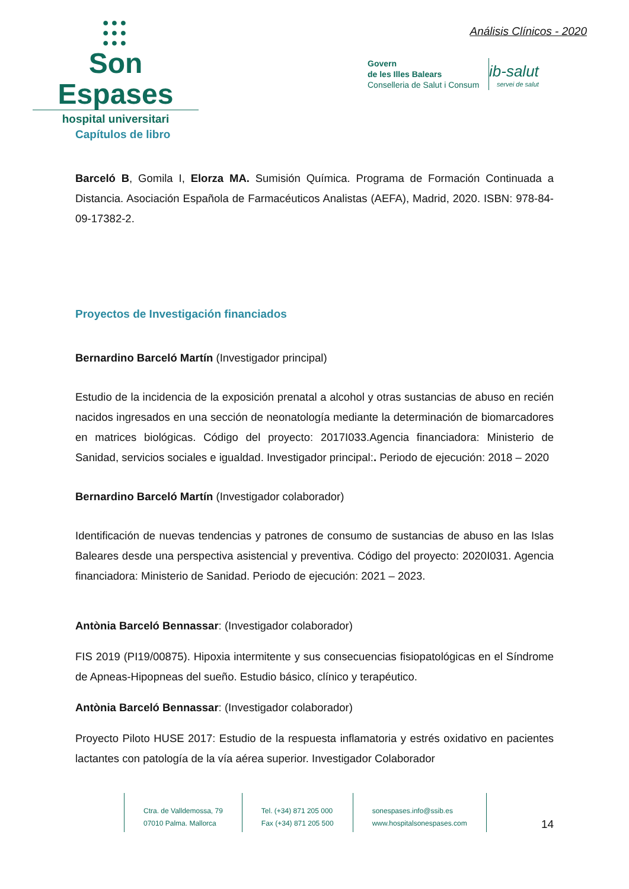●●●
●●●
●●●
Son Espases
hospital universitari
Análisis Clínicos - 2020
Govern
de les Illes Balears
Conselleria de Salut i Consum
ib-salut
servei de salut
Capítulos de libro
Barceló B, Gomila I, Elorza MA. Sumisión Química. Programa de Formación Continuada a Distancia. Asociación Española de Farmacéuticos Analistas (AEFA), Madrid, 2020. ISBN: 978-84-09-17382-2.
Proyectos de Investigación financiados
Bernardino Barceló Martín (Investigador principal)
Estudio de la incidencia de la exposición prenatal a alcohol y otras sustancias de abuso en recién nacidos ingresados en una sección de neonatología mediante la determinación de biomarcadores en matrices biológicas. Código del proyecto: 2017I033.Agencia financiadora: Ministerio de Sanidad, servicios sociales e igualdad. Investigador principal:. Periodo de ejecución: 2018 – 2020
Bernardino Barceló Martín (Investigador colaborador)
Identificación de nuevas tendencias y patrones de consumo de sustancias de abuso en las Islas Baleares desde una perspectiva asistencial y preventiva. Código del proyecto: 2020I031. Agencia financiadora: Ministerio de Sanidad. Periodo de ejecución: 2021 – 2023.
Antònia Barceló Bennassar: (Investigador colaborador)
FIS 2019 (PI19/00875). Hipoxia intermitente y sus consecuencias fisiopatológicas en el Síndrome de Apneas-Hipopneas del sueño. Estudio básico, clínico y terapéutico.
Antònia Barceló Bennassar: (Investigador colaborador)
Proyecto Piloto HUSE 2017: Estudio de la respuesta inflamatoria y estrés oxidativo en pacientes lactantes con patología de la vía aérea superior. Investigador Colaborador
Ctra. de Valldemossa, 79
07010 Palma. Mallorca
Tel. (+34) 871 205 000
Fax (+34) 871 205 500
sonespases.info@ssib.es
www.hospitalsonespases.com
14